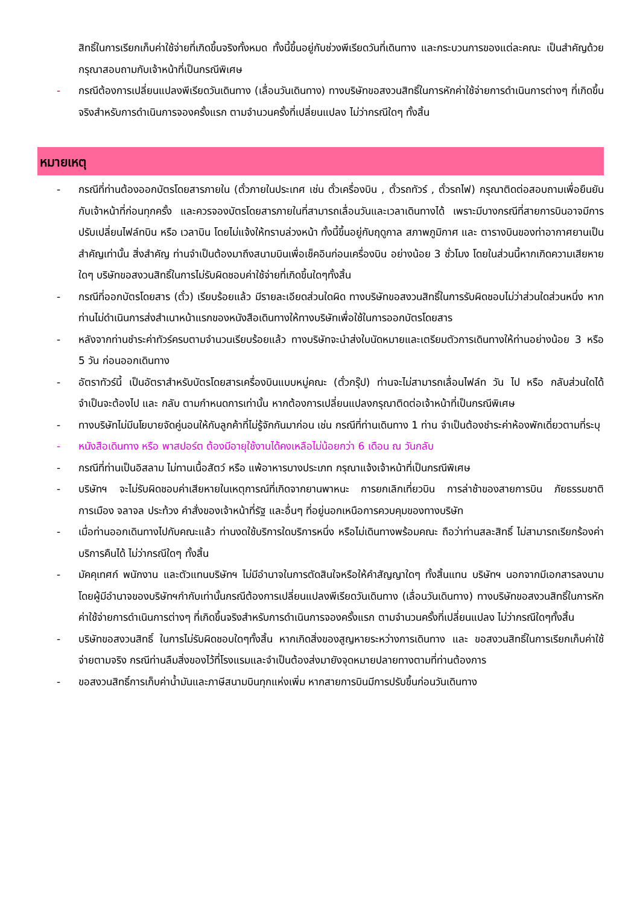สิทธิ์ในการเรียกเก็บค่าใช้จ่ายที่เกิดขึ้นจริงทั้งหมด ทั้งนี้ขึ้นอยู่กับช่วงพีเรียดวันที่เดินทาง และกระบวนการของแต่ละคณะ เป็นสำคัญด้วย กรุณาสอบถามกับเจ้าหน้าที่เป็นกรณีพิเศษ
- กรณีต้องการเปลี่ยนแปลงพีเรียดวันเดินทาง (เลื่อนวันเดินทาง) ทางบริษัทขอสงวนสิทธิ์ในการหักค่าใช้จ่ายการดำเนินการต่างๆ ที่เกิดขึ้นจริงสำหรับการดำเนินการจองครั้งแรก ตามจำนวนครั้งที่เปลี่ยนแปลง ไม่ว่ากรณีใดๆ ทั้งสิ้น
หมายเหตุ
- กรณีที่ท่านต้องออกบัตรโดยสารภายใน (ตั๋วภายในประเทศ เช่น ตั๋วเครื่องบิน , ตั๋วรถทัวร์ , ตั๋วรถไฟ) กรุณาติดต่อสอบถามเพื่อยืนยันกับเจ้าหน้าที่ก่อนทุกครั้ง และควรจองบัตรโดยสารภายในที่สามารถเลื่อนวันและเวลาเดินทางได้ เพราะมีบางกรณีที่สายการบินอาจมีการปรับเปลี่ยนไฟล์ทบิน หรือ เวลาบิน โดยไม่แจ้งให้ทราบล่วงหน้า ทั้งนี้ขึ้นอยู่กับฤดูกาล สภาพภูมิกาศ และ ตารางบินของท่าอากาศยานเป็นสำคัญเท่านั้น สิ่งสำคัญ ท่านจำเป็นต้องมาถึงสนามบินเพื่อเช็คอินก่อนเครื่องบิน อย่างน้อย 3 ชั่วโมง โดยในส่วนนี้หากเกิดความเสียหายใดๆ บริษัทขอสงวนสิทธิ์ในการไม่รับผิดชอบค่าใช้จ่ายที่เกิดขึ้นใดๆทั้งสิ้น
- กรณีที่ออกบัตรโดยสาร (ตั๋ว) เรียบร้อยแล้ว มีรายละเอียดส่วนใดผิด ทางบริษัทขอสงวนสิทธิ์ในการรับผิดชอบไม่ว่าส่วนใดส่วนหนึ่ง หากท่านไม่ดำเนินการส่งสำเนาหน้าแรกของหนังสือเดินทางให้ทางบริษัทเพื่อใช้ในการออกบัตรโดยสาร
- หลังจากท่านชำระค่าทัวร์ครบตามจำนวนเรียบร้อยแล้ว ทางบริษัทจะนำส่งใบนัดหมายและเตรียมตัวการเดินทางให้ท่านอย่างน้อย 3 หรือ 5 วัน ก่อนออกเดินทาง
- อัตราทัวร์นี้ เป็นอัตราสำหรับบัตรโดยสารเครื่องบินแบบหมู่คณะ (ตั๋วกรุ๊ป) ท่านจะไม่สามารถเลื่อนไฟล์ท วัน ไป หรือ กลับส่วนใดได้ จำเป็นจะต้องไป และ กลับ ตามกำหนดการเท่านั้น หากต้องการเปลี่ยนแปลงกรุณาติดต่อเจ้าหน้าที่เป็นกรณีพิเศษ
- ทางบริษัทไม่มีนโยบายจัดคู่นอนให้กับลูกค้าที่ไม่รู้จักกันมาก่อน เช่น กรณีที่ท่านเดินทาง 1 ท่าน จำเป็นต้องชำระค่าห้องพักเดี่ยวตามที่ระบุ
- หนังสือเดินทาง หรือ พาสปอร์ต ต้องมีอายุใช้งานได้คงเหลือไม่น้อยกว่า 6 เดือน ณ วันกลับ
- กรณีที่ท่านเป็นอิสลาม ไม่ทานเนื้อสัตว์ หรือ แพ้อาหารบางประเภท กรุณาแจ้งเจ้าหน้าที่เป็นกรณีพิเศษ
- บริษัทฯ จะไม่รับผิดชอบค่าเสียหายในเหตุการณ์ที่เกิดจากยานพาหนะ การยกเลิกเที่ยวบิน การล่าช้าของสายการบิน ภัยธรรมชาติ การเมือง จลาจล ประท้วง คำสั่งของเจ้าหน้าที่รัฐ และอื่นๆ ที่อยู่นอกเหนือการควบคุมของทางบริษัท
- เมื่อท่านออกเดินทางไปกับคณะแล้ว ท่านงดใช้บริการใดบริการหนึ่ง หรือไม่เดินทางพร้อมคณะ ถือว่าท่านสละสิทธิ์ ไม่สามารถเรียกร้องค่าบริการคืนได้ ไม่ว่ากรณีใดๆ ทั้งสิ้น
- มัคคุเทศก์ พนักงาน และตัวแทนบริษัทฯ ไม่มีอำนาจในการตัดสินใจหรือให้คำสัญญาใดๆ ทั้งสิ้นแทน บริษัทฯ นอกจากมีเอกสารลงนามโดยผู้มีอำนาจของบริษัทฯกำกับเท่านั้นกรณีต้องการเปลี่ยนแปลงพีเรียดวันเดินทาง (เลื่อนวันเดินทาง) ทางบริษัทขอสงวนสิทธิ์ในการหักค่าใช้จ่ายการดำเนินการต่างๆ ที่เกิดขึ้นจริงสำหรับการดำเนินการจองครั้งแรก ตามจำนวนครั้งที่เปลี่ยนแปลง ไม่ว่ากรณีใดๆทั้งสิ้น
- บริษัทขอสงวนสิทธิ์ ในการไม่รับผิดชอบใดๆทั้งสิ้น หากเกิดสิ่งของสูญหายระหว่างการเดินทาง และ ขอสงวนสิทธิ์ในการเรียกเก็บค่าใช้จ่ายตามจริง กรณีท่านลืมสิ่งของไว้ที่โรงแรมและจำเป็นต้องส่งมายังจุดหมายปลายทางตามที่ท่านต้องการ
- ขอสงวนสิทธิ์การเก็บค่าน้ำมันและภาษีสนามบินทุกแห่งเพิ่ม หากสายการบินมีการปรับขึ้นก่อนวันเดินทาง